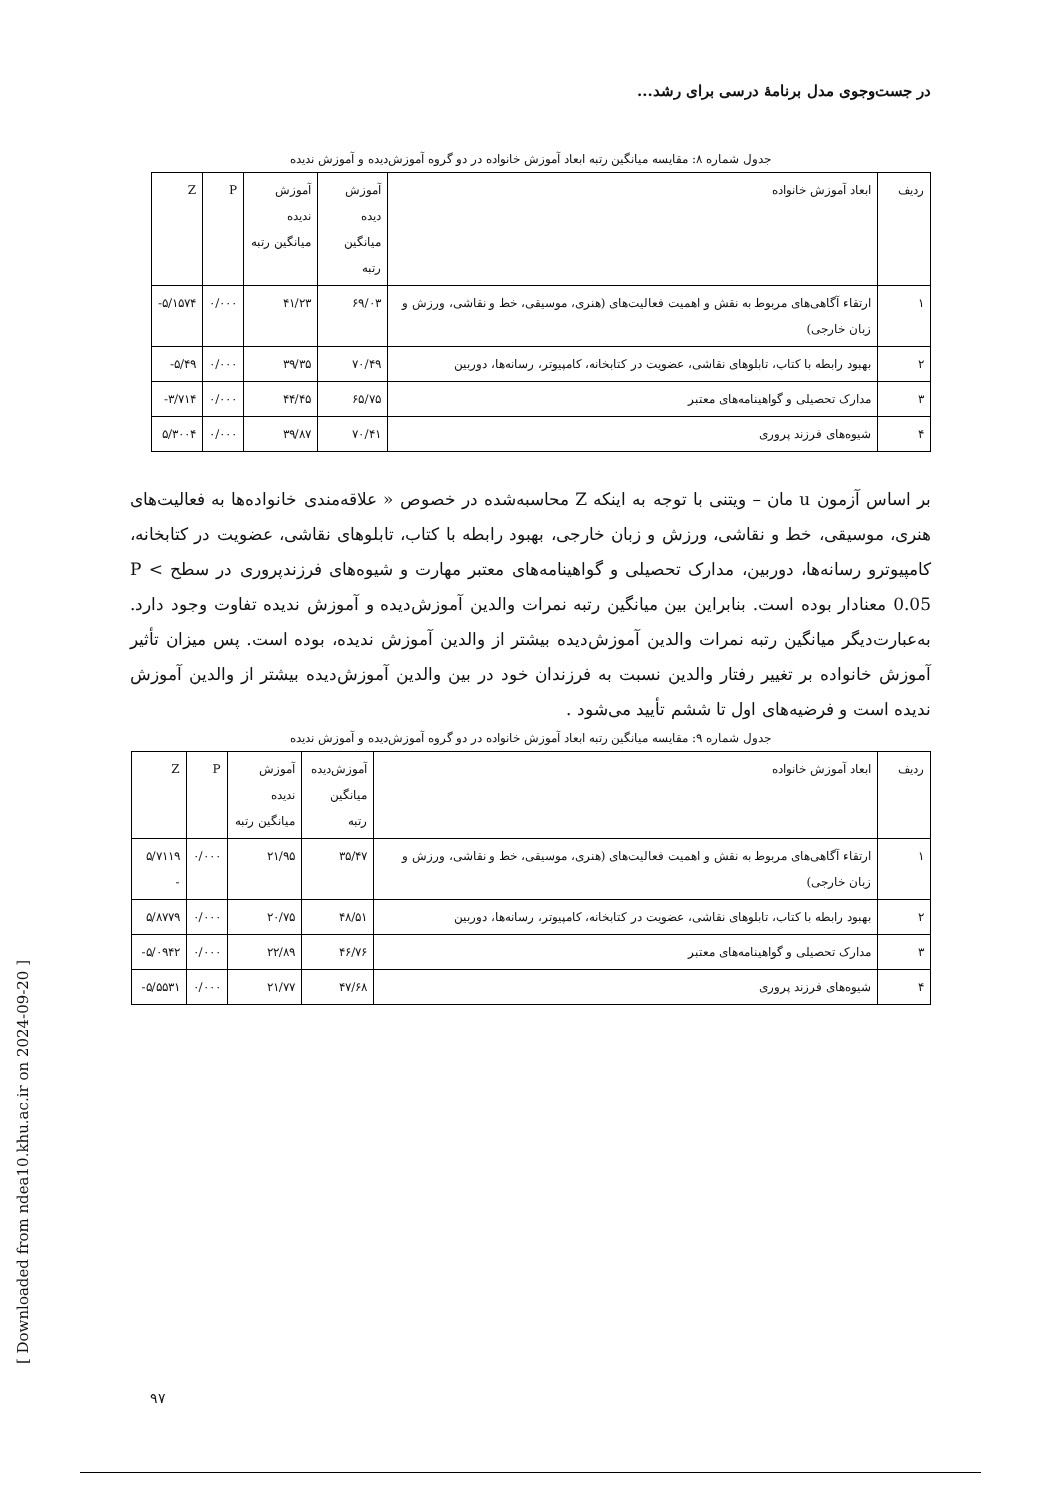در جست‌وجوی مدل برنامهٔ درسی برای رشد...
جدول شماره ۸: مقایسه میانگین رتبه ابعاد آموزش خانواده در دو گروه آموزش‌دیده و آموزش ندیده
| ردیف | ابعاد آموزش خانواده | آموزش دیده میانگین رتبه | آموزش ندیده میانگین رتبه | P | Z |
| --- | --- | --- | --- | --- | --- |
| ۱ | ارتقاء آگاهی‌های مربوط به نقش و اهمیت فعالیت‌های (هنری، موسیقی، خط و نقاشی، ورزش و زبان خارجی) | ۶۹/۰۳ | ۴۱/۲۳ | ۰/۰۰۰ | ۵/۱۵۷۴- |
| ۲ | بهبود رابطه با کتاب، تابلوهای نقاشی، عضویت در کتابخانه، کامپیوتر، رسانه‌ها، دوربین | ۷۰/۴۹ | ۳۹/۳۵ | ۰/۰۰۰ | ۵/۴۹- |
| ۳ | مدارک تحصیلی و گواهینامه‌های معتبر | ۶۵/۷۵ | ۴۴/۴۵ | ۰/۰۰۰ | ۳/۷۱۴- |
| ۴ | شیوه‌های فرزند پروری | ۷۰/۴۱ | ۳۹/۸۷ | ۰/۰۰۰ | ۵/۳۰۰۴ |
بر اساس آزمون u مان – ویتنی با توجه به اینکه Z محاسبه‌شده در خصوص « علاقه‌مندی خانواده‌ها به فعالیت‌های هنری، موسیقی، خط و نقاشی، ورزش و زبان خارجی، بهبود رابطه با کتاب، تابلوهای نقاشی، عضویت در کتابخانه، کامپیوترو رسانه‌ها، دوربین، مدارک تحصیلی و گواهینامه‌های معتبر مهارت و شیوه‌های فرزندپروری در سطح P < 0.05 معنادار بوده است. بنابراین بین میانگین رتبه نمرات والدین آموزش‌دیده و آموزش ندیده تفاوت وجود دارد. به‌عبارت‌دیگر میانگین رتبه نمرات والدین آموزش‌دیده بیشتر از والدین آموزش ندیده، بوده است. پس میزان تأثیر آموزش خانواده بر تغییر رفتار والدین نسبت به فرزندان خود در بین والدین آموزش‌دیده بیشتر از والدین آموزش ندیده است و فرضیه‌های اول تا ششم تأیید می‌شود .
جدول شماره ۹: مقایسه میانگین رتبه ابعاد آموزش خانواده در دو گروه آموزش‌دیده و آموزش ندیده
| ردیف | ابعاد آموزش خانواده | آموزش‌دیده میانگین رتبه | آموزش ندیده میانگین رتبه | P | Z |
| --- | --- | --- | --- | --- | --- |
| ۱ | ارتقاء آگاهی‌های مربوط به نقش و اهمیت فعالیت‌های (هنری، موسیقی، خط و نقاشی، ورزش و زبان خارجی) | ۳۵/۴۷ | ۲۱/۹۵ | ۰/۰۰۰ | ۵/۷۱۱۹ - |
| ۲ | بهبود رابطه با کتاب، تابلوهای نقاشی، عضویت در کتابخانه، کامپیوتر، رسانه‌ها، دوربین | ۴۸/۵۱ | ۲۰/۷۵ | ۰/۰۰۰ | ۵/۸۷۷۹ |
| ۳ | مدارک تحصیلی و گواهینامه‌های معتبر | ۴۶/۷۶ | ۲۲/۸۹ | ۰/۰۰۰ | ۵/۰۹۴۲- |
| ۴ | شیوه‌های فرزند پروری | ۴۷/۶۸ | ۲۱/۷۷ | ۰/۰۰۰ | ۵/۵۵۳۱- |
[ Downloaded from ndea10.khu.ac.ir on 2024-09-20 ]
۹۷